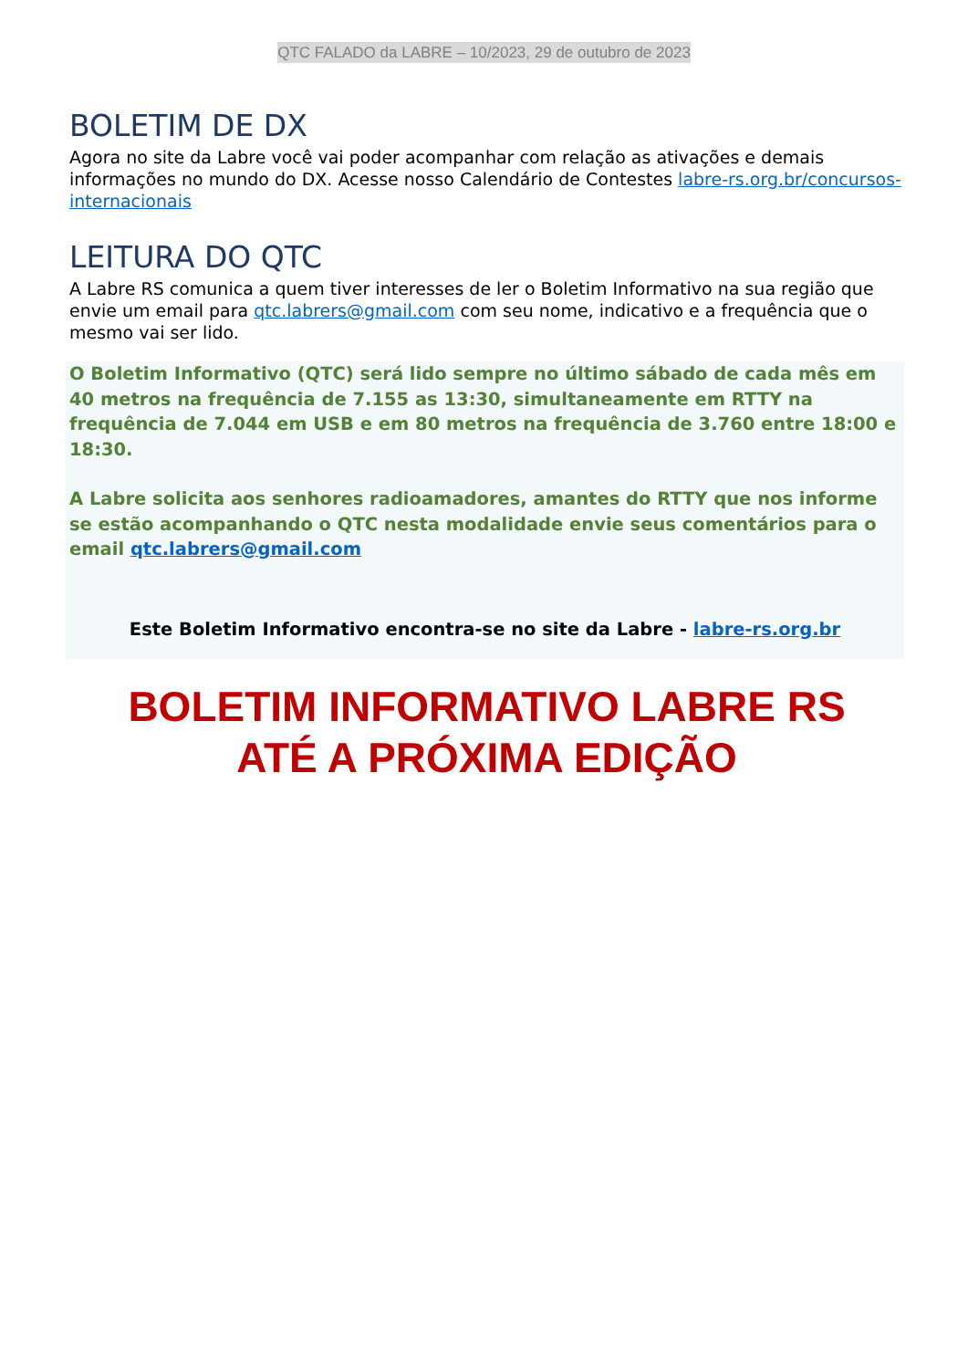QTC FALADO da LABRE – 10/2023, 29 de outubro de 2023
BOLETIM DE DX
Agora no site da Labre você vai poder acompanhar com relação as ativações e demais informações no mundo do DX. Acesse nosso Calendário de Contestes labre-rs.org.br/concursos-internacionais
LEITURA DO QTC
A Labre RS comunica a quem tiver interesses de ler o Boletim Informativo na sua região que envie um email para qtc.labrers@gmail.com com seu nome, indicativo e a frequência que o mesmo vai ser lido.
O Boletim Informativo (QTC) será lido sempre no último sábado de cada mês em 40 metros na frequência de 7.155 as 13:30, simultaneamente em RTTY na frequência de 7.044 em USB e em 80 metros na frequência de 3.760 entre 18:00 e 18:30.
A Labre solicita aos senhores radioamadores, amantes do RTTY que nos informe se estão acompanhando o QTC nesta modalidade envie seus comentários para o email qtc.labrers@gmail.com
Este Boletim Informativo encontra-se no site da Labre - labre-rs.org.br
BOLETIM INFORMATIVO LABRE RS
ATÉ A PRÓXIMA EDIÇÃO